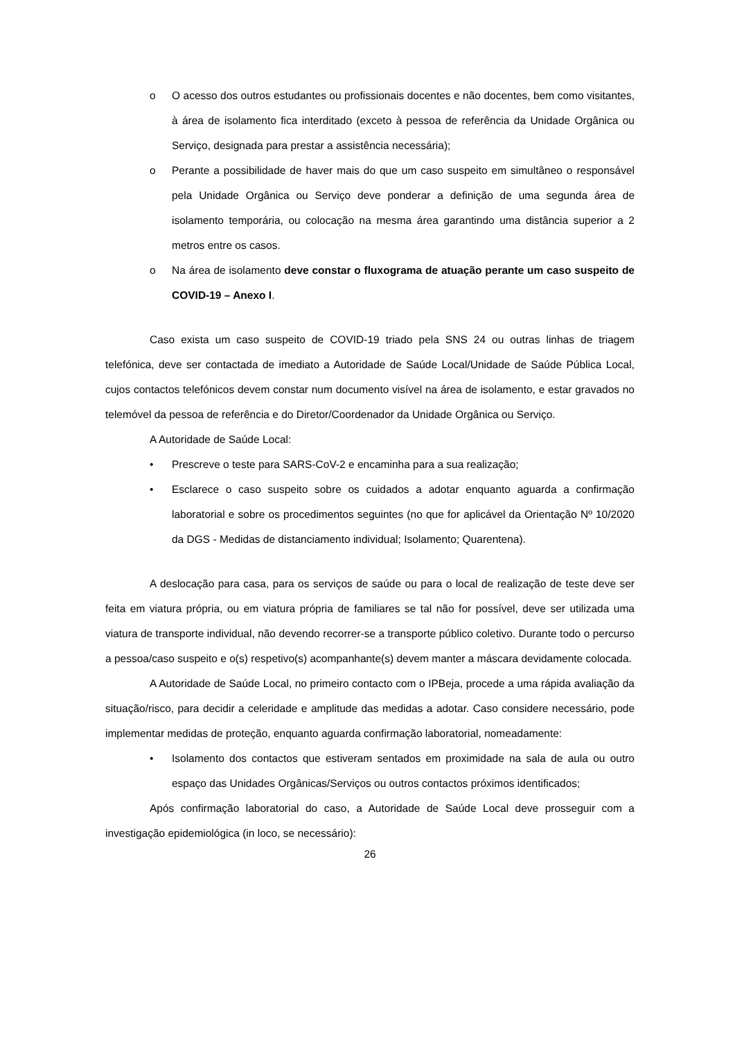o O acesso dos outros estudantes ou profissionais docentes e não docentes, bem como visitantes, à área de isolamento fica interditado (exceto à pessoa de referência da Unidade Orgânica ou Serviço, designada para prestar a assistência necessária);
o Perante a possibilidade de haver mais do que um caso suspeito em simultâneo o responsável pela Unidade Orgânica ou Serviço deve ponderar a definição de uma segunda área de isolamento temporária, ou colocação na mesma área garantindo uma distância superior a 2 metros entre os casos.
o Na área de isolamento deve constar o fluxograma de atuação perante um caso suspeito de COVID-19 – Anexo I.
Caso exista um caso suspeito de COVID-19 triado pela SNS 24 ou outras linhas de triagem telefónica, deve ser contactada de imediato a Autoridade de Saúde Local/Unidade de Saúde Pública Local, cujos contactos telefónicos devem constar num documento visível na área de isolamento, e estar gravados no telemóvel da pessoa de referência e do Diretor/Coordenador da Unidade Orgânica ou Serviço.
A Autoridade de Saúde Local:
• Prescreve o teste para SARS-CoV-2 e encaminha para a sua realização;
• Esclarece o caso suspeito sobre os cuidados a adotar enquanto aguarda a confirmação laboratorial e sobre os procedimentos seguintes (no que for aplicável da Orientação Nº 10/2020 da DGS - Medidas de distanciamento individual; Isolamento; Quarentena).
A deslocação para casa, para os serviços de saúde ou para o local de realização de teste deve ser feita em viatura própria, ou em viatura própria de familiares se tal não for possível, deve ser utilizada uma viatura de transporte individual, não devendo recorrer-se a transporte público coletivo. Durante todo o percurso a pessoa/caso suspeito e o(s) respetivo(s) acompanhante(s) devem manter a máscara devidamente colocada.
A Autoridade de Saúde Local, no primeiro contacto com o IPBeja, procede a uma rápida avaliação da situação/risco, para decidir a celeridade e amplitude das medidas a adotar. Caso considere necessário, pode implementar medidas de proteção, enquanto aguarda confirmação laboratorial, nomeadamente:
• Isolamento dos contactos que estiveram sentados em proximidade na sala de aula ou outro espaço das Unidades Orgânicas/Serviços ou outros contactos próximos identificados;
Após confirmação laboratorial do caso, a Autoridade de Saúde Local deve prosseguir com a investigação epidemiológica (in loco, se necessário):
26